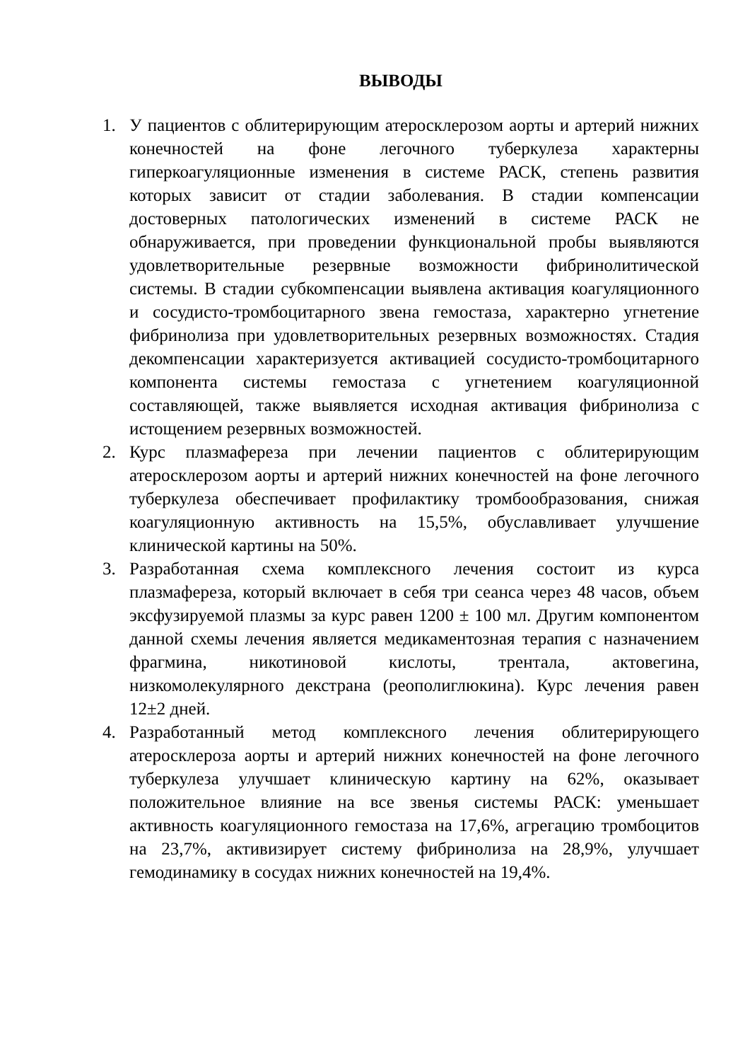ВЫВОДЫ
1. У пациентов с облитерирующим атеросклерозом аорты и артерий нижних конечностей на фоне легочного туберкулеза характерны гиперкоагуляционные изменения в системе РАСК, степень развития которых зависит от стадии заболевания. В стадии компенсации достоверных патологических изменений в системе РАСК не обнаруживается, при проведении функциональной пробы выявляются удовлетворительные резервные возможности фибринолитической системы. В стадии субкомпенсации выявлена активация коагуляционного и сосудисто-тромбоцитарного звена гемостаза, характерно угнетение фибринолиза при удовлетворительных резервных возможностях. Стадия декомпенсации характеризуется активацией сосудисто-тромбоцитарного компонента системы гемостаза с угнетением коагуляционной составляющей, также выявляется исходная активация фибринолиза с истощением резервных возможностей.
2. Курс плазмафереза при лечении пациентов с облитерирующим атеросклерозом аорты и артерий нижних конечностей на фоне легочного туберкулеза обеспечивает профилактику тромбообразования, снижая коагуляционную активность на 15,5%, обуславливает улучшение клинической картины на 50%.
3. Разработанная схема комплексного лечения состоит из курса плазмафереза, который включает в себя три сеанса через 48 часов, объем эксфузируемой плазмы за курс равен 1200 ± 100 мл. Другим компонентом данной схемы лечения является медикаментозная терапия с назначением фрагмина, никотиновой кислоты, трентала, актовегина, низкомолекулярного декстрана (реополиглюкина). Курс лечения равен 12±2 дней.
4. Разработанный метод комплексного лечения облитерирующего атеросклероза аорты и артерий нижних конечностей на фоне легочного туберкулеза улучшает клиническую картину на 62%, оказывает положительное влияние на все звенья системы РАСК: уменьшает активность коагуляционного гемостаза на 17,6%, агрегацию тромбоцитов на 23,7%, активизирует систему фибринолиза на 28,9%, улучшает гемодинамику в сосудах нижних конечностей на 19,4%.